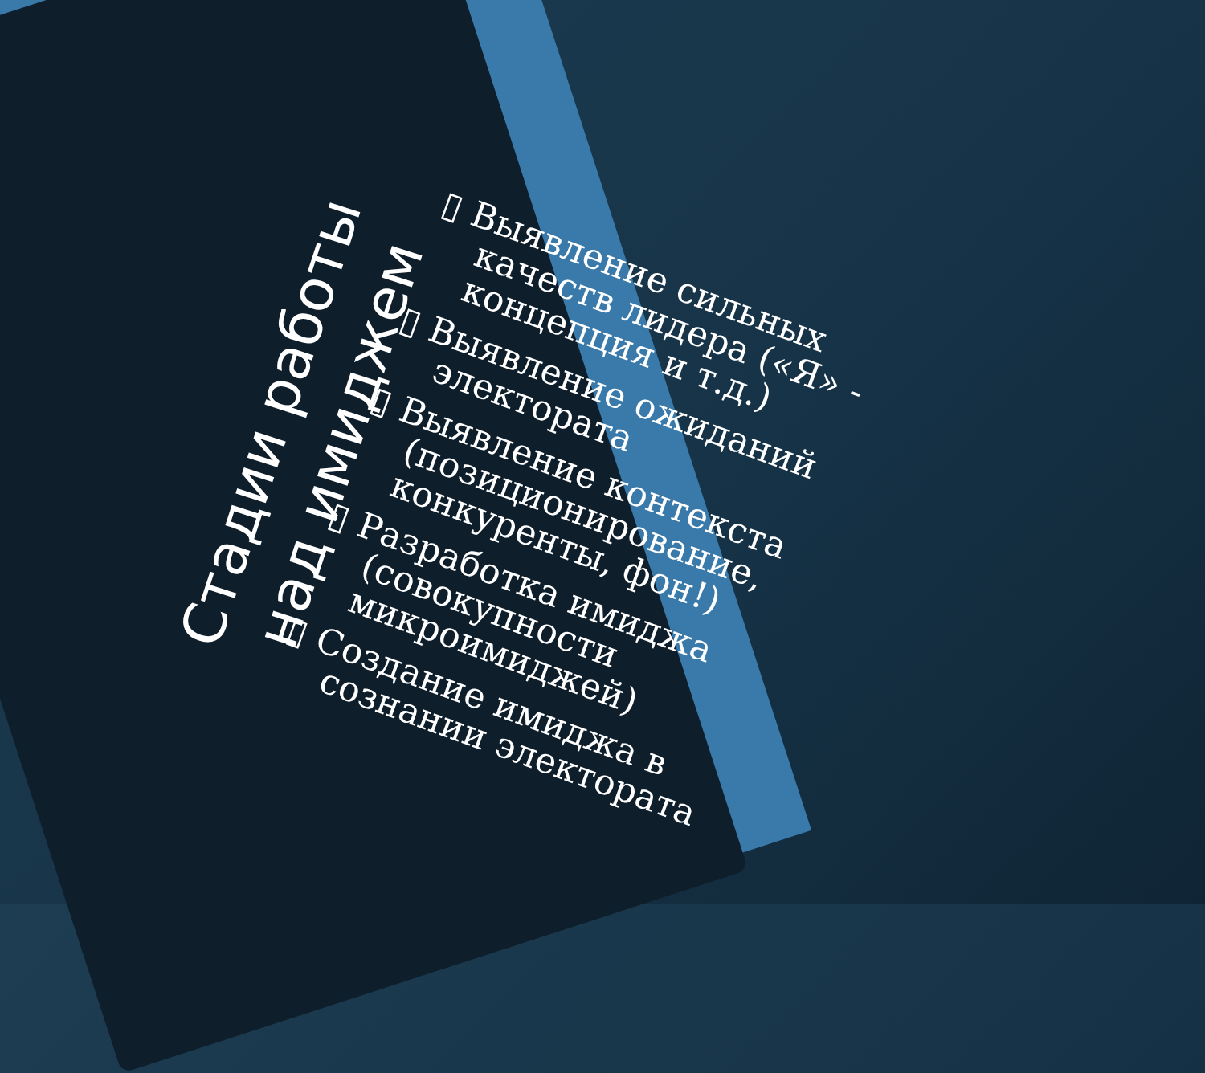Стадии работы
над имиджем
▯ Выявление сильных качеств лидера («Я» - концепция и т.д.)
▯ Выявление ожиданий электората
▯ Выявление контекста (позиционирование, конкуренты, фон!)
▯ Разработка имиджа (совокупности микроимиджей)
▯ Создание имиджа в сознании электората